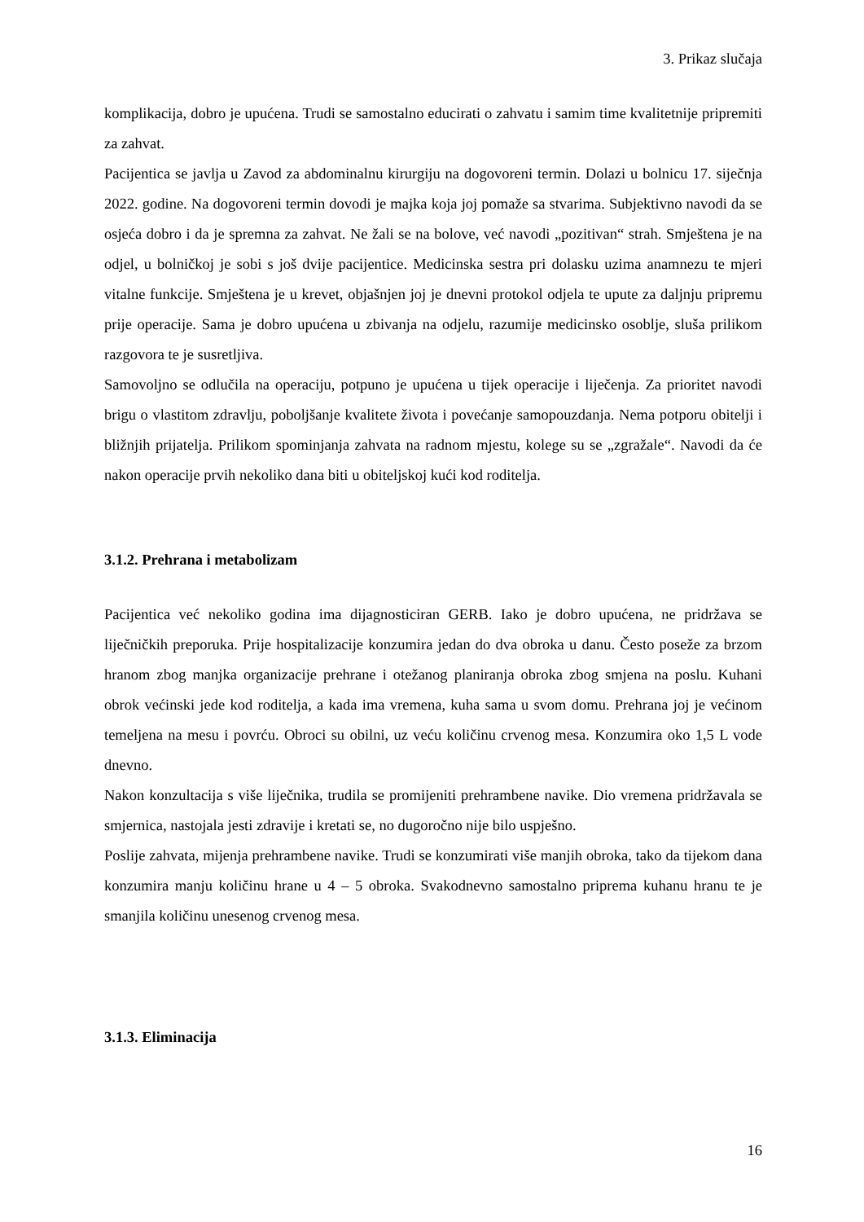3. Prikaz slučaja
komplikacija, dobro je upućena. Trudi se samostalno educirati o zahvatu i samim time kvalitetnije pripremiti za zahvat.
Pacijentica se javlja u Zavod za abdominalnu kirurgiju na dogovoreni termin. Dolazi u bolnicu 17. siječnja 2022. godine. Na dogovoreni termin dovodi je majka koja joj pomaže sa stvarima. Subjektivno navodi da se osjeća dobro i da je spremna za zahvat. Ne žali se na bolove, već navodi „pozitivan“ strah. Smještena je na odjel, u bolničkoj je sobi s još dvije pacijentice. Medicinska sestra pri dolasku uzima anamnezu te mjeri vitalne funkcije. Smještena je u krevet, objašnjen joj je dnevni protokol odjela te upute za daljnju pripremu prije operacije. Sama je dobro upućena u zbivanja na odjelu, razumije medicinsko osoblje, sluša prilikom razgovora te je susretljiva.
Samovoljno se odlučila na operaciju, potpuno je upućena u tijek operacije i liječenja. Za prioritet navodi brigu o vlastitom zdravlju, poboljšanje kvalitete života i povećanje samopouzdanja. Nema potporu obitelji i bližnjih prijatelja. Prilikom spominjanja zahvata na radnom mjestu, kolege su se „zgražale“. Navodi da će nakon operacije prvih nekoliko dana biti u obiteljskoj kući kod roditelja.
3.1.2. Prehrana i metabolizam
Pacijentica već nekoliko godina ima dijagnosticiran GERB. Iako je dobro upućena, ne pridržava se liječničkih preporuka. Prije hospitalizacije konzumira jedan do dva obroka u danu. Često poseže za brzom hranom zbog manjka organizacije prehrane i otežanog planiranja obroka zbog smjena na poslu. Kuhani obrok većinski jede kod roditelja, a kada ima vremena, kuha sama u svom domu. Prehrana joj je većinom temeljena na mesu i povrću. Obroci su obilni, uz veću količinu crvenog mesa. Konzumira oko 1,5 L vode dnevno.
Nakon konzultacija s više liječnika, trudila se promijeniti prehrambene navike. Dio vremena pridržavala se smjernica, nastojala jesti zdravije i kretati se, no dugoročno nije bilo uspješno.
Poslije zahvata, mijenja prehrambene navike. Trudi se konzumirati više manjih obroka, tako da tijekom dana konzumira manju količinu hrane u 4 – 5 obroka. Svakodnevno samostalno priprema kuhanu hranu te je smanjila količinu unesenog crvenog mesa.
3.1.3. Eliminacija
16